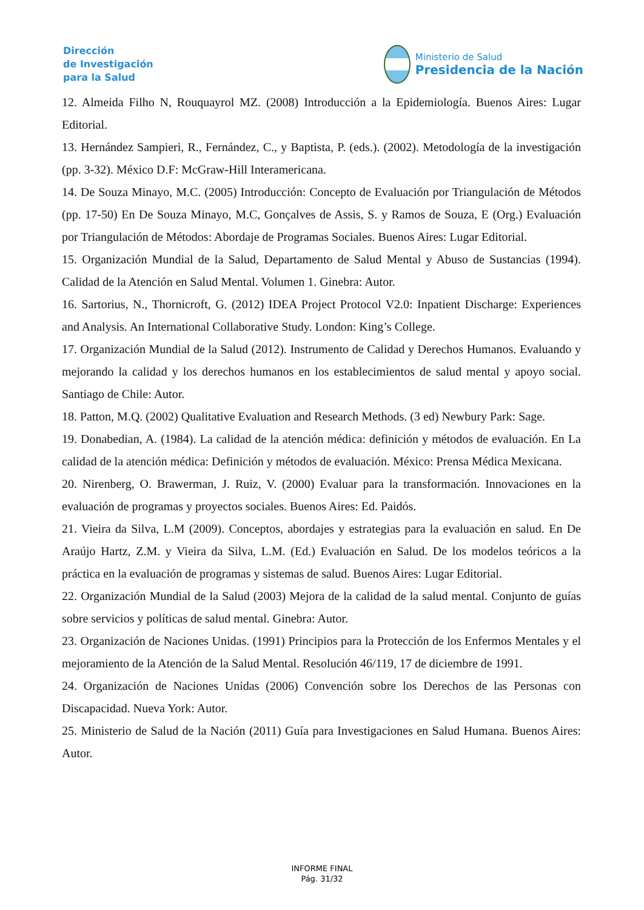Dirección
de Investigación
para la Salud
Ministerio de Salud
Presidencia de la Nación
12. Almeida Filho N, Rouquayrol MZ. (2008) Introducción a la Epidemiología. Buenos Aires: Lugar Editorial.
13. Hernández Sampieri, R., Fernández, C., y Baptista, P. (eds.). (2002). Metodología de la investigación (pp. 3-32). México D.F: McGraw-Hill Interamericana.
14. De Souza Minayo, M.C. (2005) Introducción: Concepto de Evaluación por Triangulación de Métodos (pp. 17-50) En De Souza Minayo, M.C, Gonçalves de Assis, S. y Ramos de Souza, E (Org.) Evaluación por Triangulación de Métodos: Abordaje de Programas Sociales. Buenos Aires: Lugar Editorial.
15. Organización Mundial de la Salud, Departamento de Salud Mental y Abuso de Sustancias (1994). Calidad de la Atención en Salud Mental. Volumen 1. Ginebra: Autor.
16. Sartorius, N., Thornicroft, G. (2012) IDEA Project Protocol V2.0: Inpatient Discharge: Experiences and Analysis. An International Collaborative Study. London: King’s College.
17. Organización Mundial de la Salud (2012). Instrumento de Calidad y Derechos Humanos. Evaluando y mejorando la calidad y los derechos humanos en los establecimientos de salud mental y apoyo social. Santiago de Chile: Autor.
18. Patton, M.Q. (2002) Qualitative Evaluation and Research Methods. (3 ed) Newbury Park: Sage.
19. Donabedian, A. (1984). La calidad de la atención médica: definición y métodos de evaluación. En La calidad de la atención médica: Definición y métodos de evaluación. México: Prensa Médica Mexicana.
20. Nirenberg, O. Brawerman, J. Ruiz, V. (2000) Evaluar para la transformación. Innovaciones en la evaluación de programas y proyectos sociales. Buenos Aires: Ed. Paidós.
21. Vieira da Silva, L.M (2009). Conceptos, abordajes y estrategias para la evaluación en salud. En De Araújo Hartz, Z.M. y Vieira da Silva, L.M. (Ed.) Evaluación en Salud. De los modelos teóricos a la práctica en la evaluación de programas y sistemas de salud. Buenos Aires: Lugar Editorial.
22. Organización Mundial de la Salud (2003) Mejora de la calidad de la salud mental. Conjunto de guías sobre servicios y políticas de salud mental. Ginebra: Autor.
23. Organización de Naciones Unidas. (1991) Principios para la Protección de los Enfermos Mentales y el mejoramiento de la Atención de la Salud Mental. Resolución 46/119, 17 de diciembre de 1991.
24. Organización de Naciones Unidas (2006) Convención sobre los Derechos de las Personas con Discapacidad. Nueva York: Autor.
25. Ministerio de Salud de la Nación (2011) Guía para Investigaciones en Salud Humana. Buenos Aires: Autor.
INFORME FINAL
Pág. 31/32